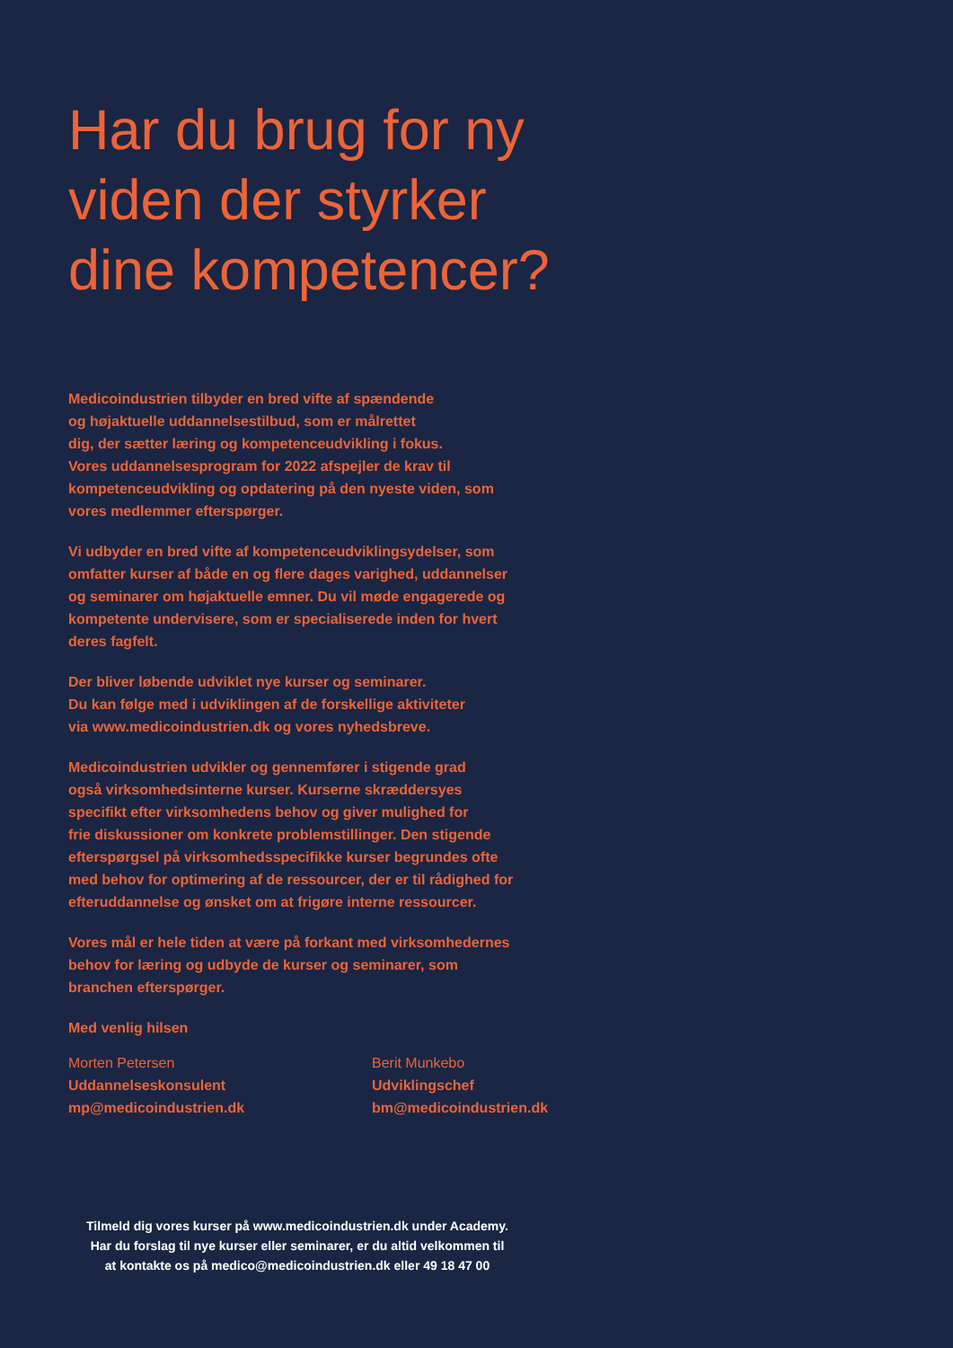Har du brug for ny
viden der styrker
dine kompetencer?
Medicoindustrien tilbyder en bred vifte af spændende
og højaktuelle uddannelsestilbud, som er målrettet
dig, der sætter læring og kompetenceudvikling i fokus.
Vores uddannelsesprogram for 2022 afspejler de krav til
kompetenceudvikling og opdatering på den nyeste viden, som
vores medlemmer efterspørger.
Vi udbyder en bred vifte af kompetenceudviklingsydelser, som
omfatter kurser af både en og flere dages varighed, uddannelser
og seminarer om højaktuelle emner. Du vil møde engagerede og
kompetente undervisere, som er specialiserede inden for hvert
deres fagfelt.
Der bliver løbende udviklet nye kurser og seminarer.
Du kan følge med i udviklingen af de forskellige aktiviteter
via www.medicoindustrien.dk og vores nyhedsbreve.
Medicoindustrien udvikler og gennemfører i stigende grad
også virksomhedsinterne kurser. Kurserne skræddersyes
specifikt efter virksomhedens behov og giver mulighed for
frie diskussioner om konkrete problemstillinger. Den stigende
efterspørgsel på virksomhedsspecifikke kurser begrundes ofte
med behov for optimering af de ressourcer, der er til rådighed for
efteruddannelse og ønsket om at frigøre interne ressourcer.
Vores mål er hele tiden at være på forkant med virksomhedernes
behov for læring og udbyde de kurser og seminarer, som
branchen efterspørger.
Med venlig hilsen
Morten Petersen
Uddannelseskonsulent
mp@medicoindustrien.dk
Berit Munkebo
Udviklingschef
bm@medicoindustrien.dk
Tilmeld dig vores kurser på www.medicoindustrien.dk under Academy.
Har du forslag til nye kurser eller seminarer, er du altid velkommen til
at kontakte os på medico@medicoindustrien.dk eller 49 18 47 00